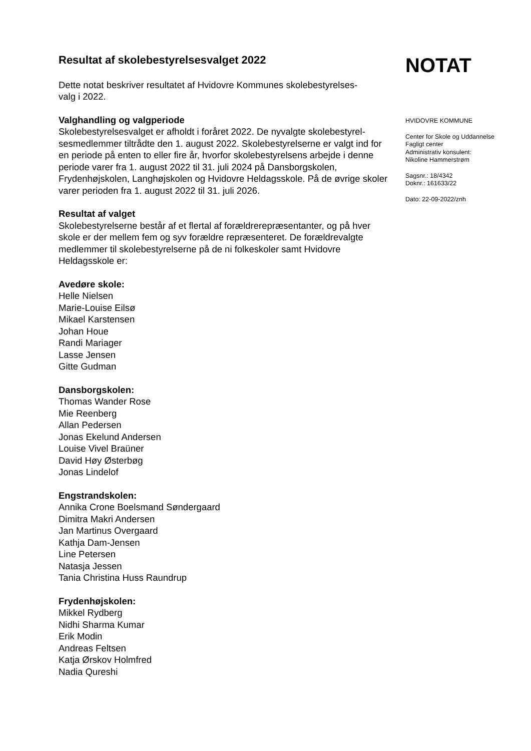Resultat af skolebestyrelsesvalget 2022
Dette notat beskriver resultatet af Hvidovre Kommunes skolebestyrelses-
valg i 2022.
Valghandling og valgperiode
Skolebestyrelsesvalget er afholdt i foråret 2022. De nyvalgte skolebestyrel-
sesmedlemmer tiltrådte den 1. august 2022. Skolebestyrelserne er valgt ind for en periode på enten to eller fire år, hvorfor skolebestyrelsens arbejde i denne periode varer fra 1. august 2022 til 31. juli 2024 på Dansborgskolen, Frydenhøjskolen, Langhøjskolen og Hvidovre Heldagsskole. På de øvrige skoler varer perioden fra 1. august 2022 til 31. juli 2026.
Resultat af valget
Skolebestyrelserne består af et flertal af forældrerepræsentanter, og på hver skole er der mellem fem og syv forældre repræsenteret. De forældrevalgte medlemmer til skolebestyrelserne på de ni folkeskoler samt Hvidovre Heldagsskole er:
Avedøre skole:
Helle Nielsen
Marie-Louise Eilsø
Mikael Karstensen
Johan Houe
Randi Mariager
Lasse Jensen
Gitte Gudman
Dansborgskolen:
Thomas Wander Rose
Mie Reenberg
Allan Pedersen
Jonas Ekelund Andersen
Louise Vivel Braüner
David Høy Østerbøg
Jonas Lindelof
Engstrandskolen:
Annika Crone Boelsmand Søndergaard
Dimitra Makri Andersen
Jan Martinus Overgaard
Kathja Dam-Jensen
Line Petersen
Natasja Jessen
Tania Christina Huss Raundrup
Frydenhøjskolen:
Mikkel Rydberg
Nidhi Sharma Kumar
Erik Modin
Andreas Feltsen
Katja Ørskov Holmfred
Nadia Qureshi
NOTAT
HVIDOVRE KOMMUNE
Center for Skole og Uddannelse
Fagligt center
Administrativ konsulent:
Nikoline Hammerstrøm
Sagsnr.: 18/4342
Doknr.: 161633/22
Dato: 22-09-2022/znh